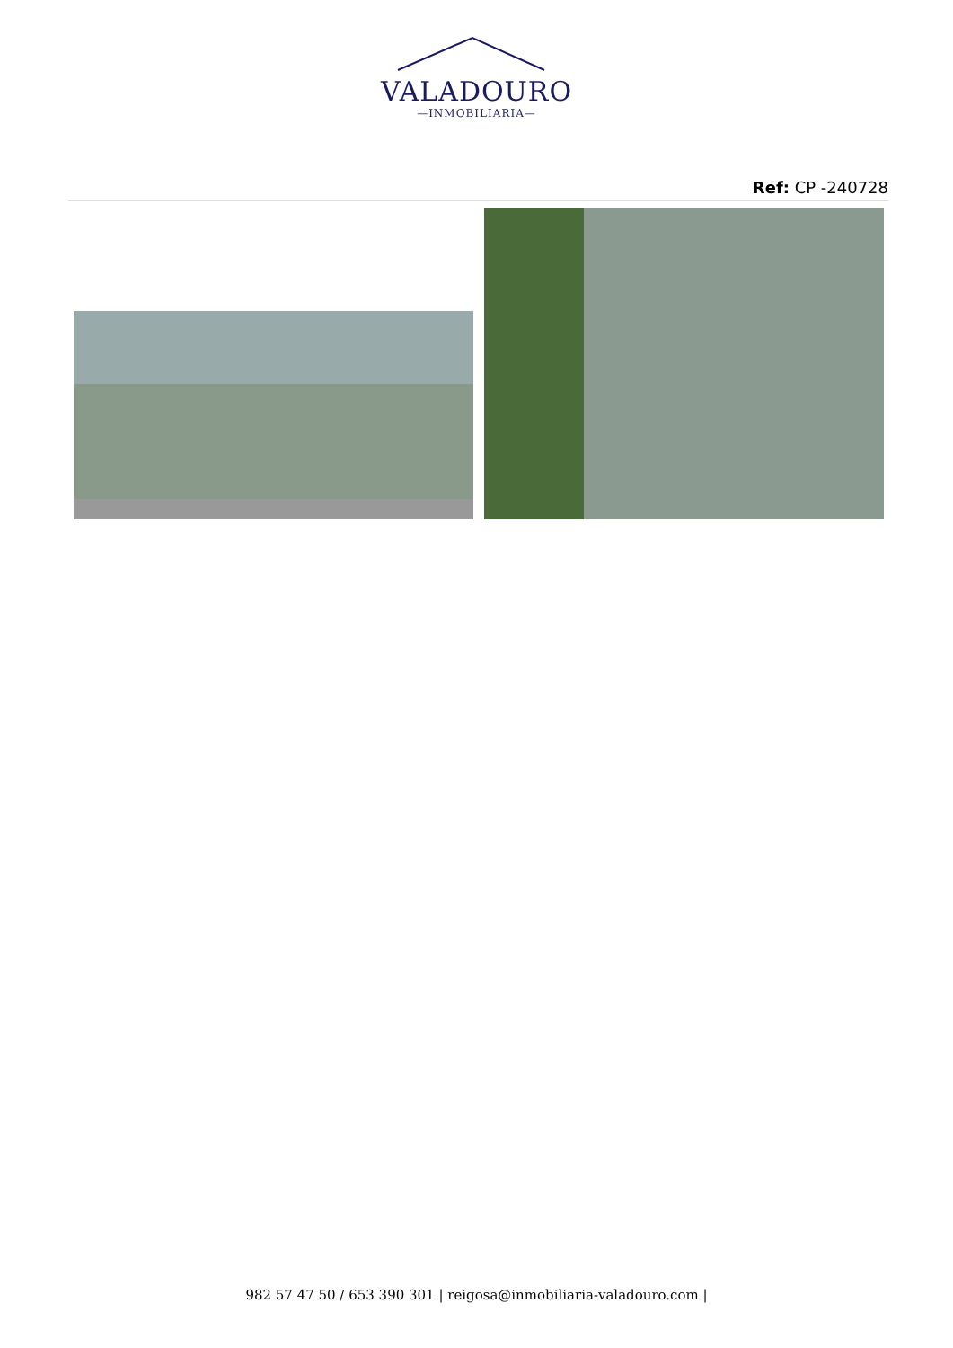VALADOURO
—INMOBILIARIA—
Ref: CP -240728
982 57 47 50 / 653 390 301 | reigosa@inmobiliaria-valadouro.com |